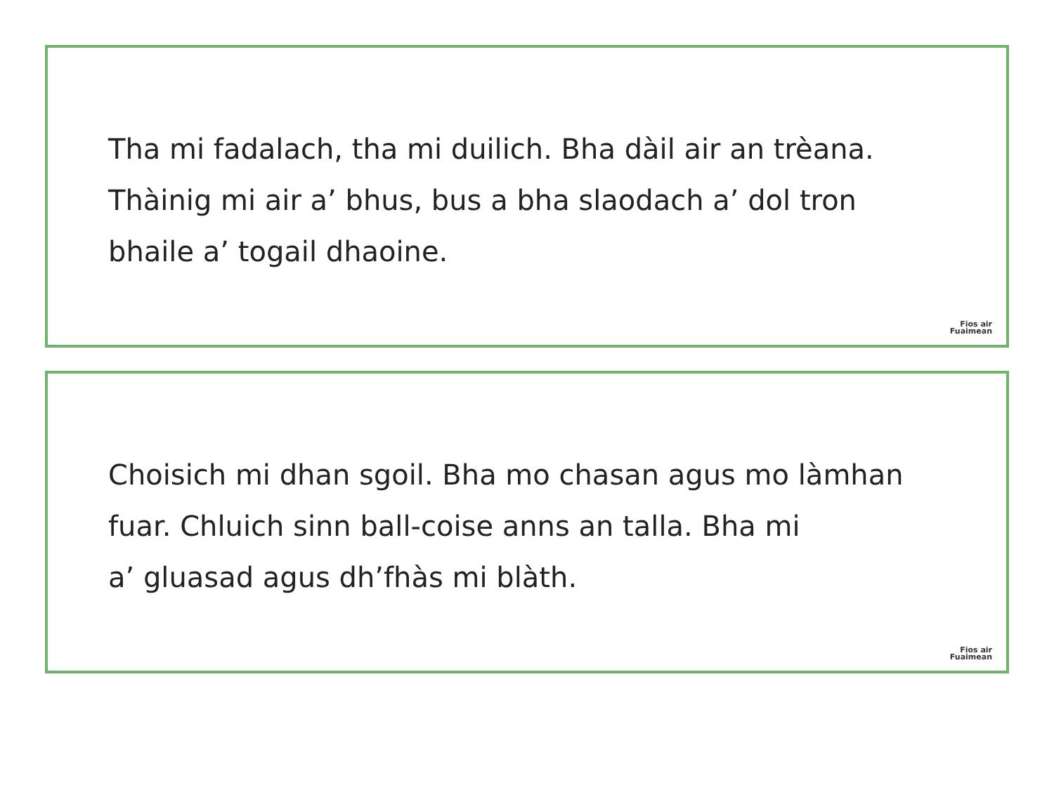Tha mi fadalach, tha mi duilich. Bha dàil air an trèana.
Thàinig mi air a’ bhus, bus a bha slaodach a’ dol tron
bhaile a’ togail dhaoine.
Fios air
Fuaimean
Choisich mi dhan sgoil. Bha mo chasan agus mo làmhan
fuar. Chluich sinn ball-coise anns an talla. Bha mi
a’ gluasad agus dh’fhàs mi blàth.
Fios air
Fuaimean